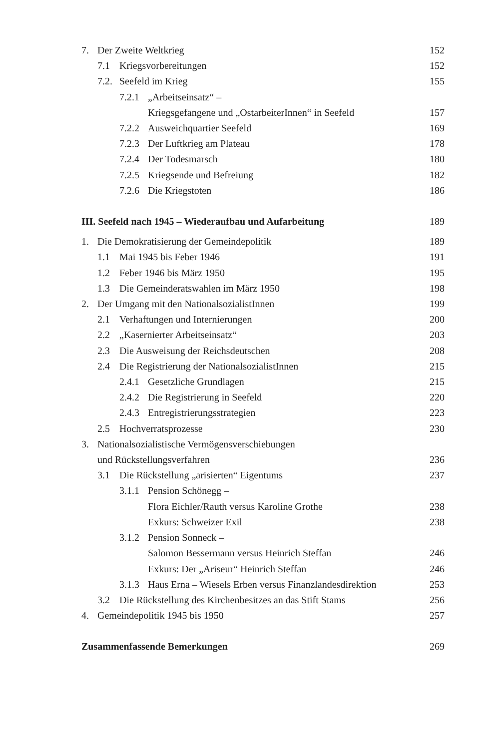7. Der Zweite Weltkrieg 152
7.1 Kriegsvorbereitungen 152
7.2. Seefeld im Krieg 155
7.2.1 „Arbeitseinsatz“ –
Kriegsgefangene und „OstarbeiterInnen“ in Seefeld 157
7.2.2 Ausweichquartier Seefeld 169
7.2.3 Der Luftkrieg am Plateau 178
7.2.4 Der Todesmarsch 180
7.2.5 Kriegsende und Befreiung 182
7.2.6 Die Kriegstoten 186
III. Seefeld nach 1945 – Wiederaufbau und Aufarbeitung 189
1. Die Demokratisierung der Gemeindepolitik 189
1.1 Mai 1945 bis Feber 1946 191
1.2 Feber 1946 bis März 1950 195
1.3 Die Gemeinderatswahlen im März 1950 198
2. Der Umgang mit den NationalsozialistInnen 199
2.1 Verhaftungen und Internierungen 200
2.2 „Kasernierter Arbeitseinsatz“203
2.3 Die Ausweisung der Reichsdeutschen 208
2.4 Die Registrierung der NationalsozialistInnen 215
2.4.1 Gesetzliche Grundlagen 215
2.4.2 Die Registrierung in Seefeld 220
2.4.3 Entregistrierungsstrategien 223
2.5 Hochverratsprozesse 230
3. Nationalsozialistische Vermögensverschiebungen
und Rückstellungsverfahren 236
3.1 Die Rückstellung „arisierten“ Eigentums 237
3.1.1 Pension Schönegg –
Flora Eichler/Rauth versus Karoline Grothe 238
Exkurs: Schweizer Exil 238
3.1.2 Pension Sonneck –
Salomon Bessermann versus Heinrich Steffan 246
Exkurs: Der „Ariseur“ Heinrich Steffan 246
3.1.3 Haus Erna – Wiesels Erben versus Finanzlandesdirektion 253
3.2 Die Rückstellung des Kirchenbesitzes an das Stift Stams 256
4. Gemeindepolitik 1945 bis 1950 257
Zusammenfassende Bemerkungen 269